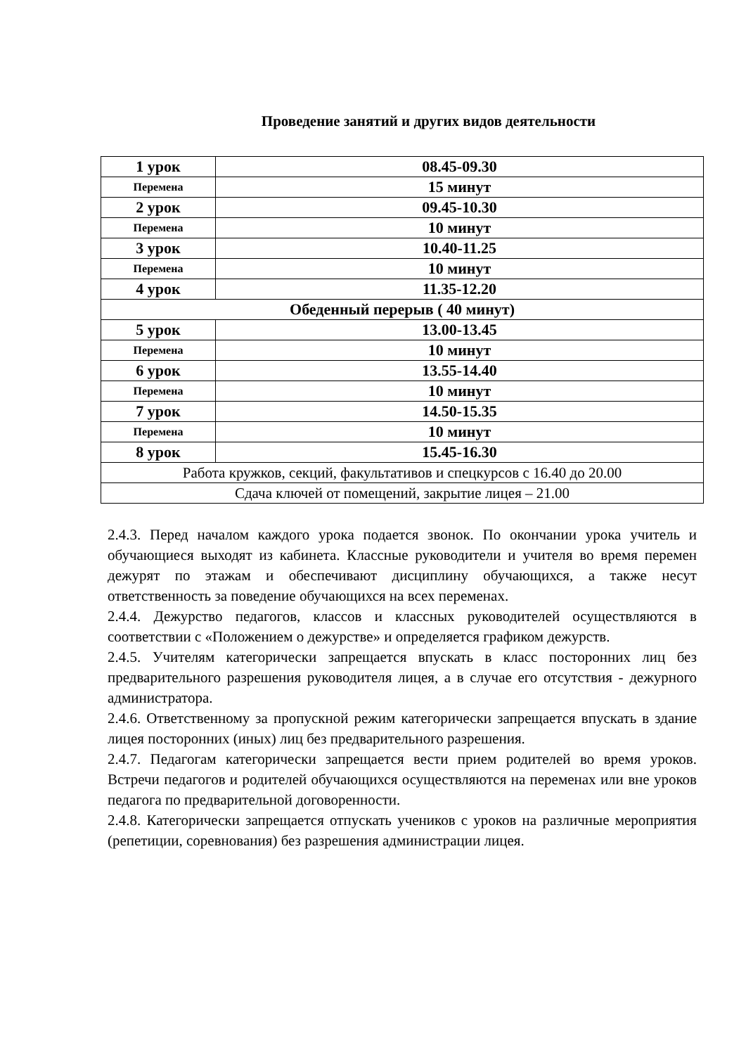Проведение занятий и других видов деятельности
| 1 урок | 08.45-09.30 |
| Перемена | 15 минут |
| 2 урок | 09.45-10.30 |
| Перемена | 10 минут |
| 3 урок | 10.40-11.25 |
| Перемена | 10 минут |
| 4 урок | 11.35-12.20 |
| Обеденный перерыв ( 40 минут) | |
| 5 урок | 13.00-13.45 |
| Перемена | 10 минут |
| 6 урок | 13.55-14.40 |
| Перемена | 10 минут |
| 7 урок | 14.50-15.35 |
| Перемена | 10 минут |
| 8 урок | 15.45-16.30 |
| Работа кружков, секций, факультативов и спецкурсов с 16.40 до 20.00 | |
| Сдача ключей от помещений, закрытие лицея – 21.00 | |
2.4.3. Перед началом каждого урока подается звонок. По окончании урока учитель и обучающиеся выходят из кабинета. Классные руководители и учителя во время перемен дежурят по этажам и обеспечивают дисциплину обучающихся, а также несут ответственность за поведение обучающихся на всех переменах.
2.4.4. Дежурство педагогов, классов и классных руководителей осуществляются в соответствии с «Положением о дежурстве» и определяется графиком дежурств.
2.4.5. Учителям категорически запрещается впускать в класс посторонних лиц без предварительного разрешения руководителя лицея, а в случае его отсутствия - дежурного администратора.
2.4.6. Ответственному за пропускной режим категорически запрещается впускать в здание лицея посторонних (иных) лиц без предварительного разрешения.
2.4.7. Педагогам категорически запрещается вести прием родителей во время уроков. Встречи педагогов и родителей обучающихся осуществляются на переменах или вне уроков педагога по предварительной договоренности.
2.4.8. Категорически запрещается отпускать учеников с уроков на различные мероприятия (репетиции, соревнования) без разрешения администрации лицея.